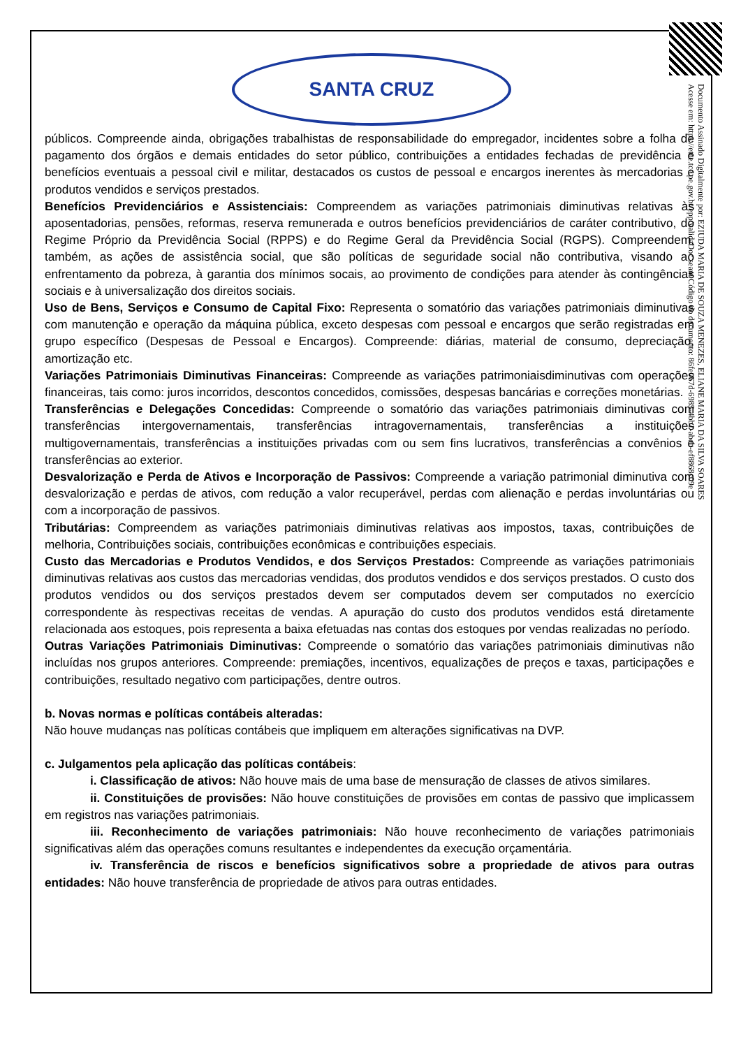Documento Assinado Digitalmente por: EZIUDA MARIA DE SOUZA MENEZES, ELIANE MARIA DA SILVA SOARES
Acesse em: https://etce.tce.pe.gov.br/epp/validaDoc.seam Código do documento: 86fe067d-6985-4bb1-abeb-ef8868c09e
SANTA CRUZ
públicos. Compreende ainda, obrigações trabalhistas de responsabilidade do empregador, incidentes sobre a folha de pagamento dos órgãos e demais entidades do setor público, contribuições a entidades fechadas de previdência e benefícios eventuais a pessoal civil e militar, destacados os custos de pessoal e encargos inerentes às mercadorias e produtos vendidos e serviços prestados.
Benefícios Previdenciários e Assistenciais: Compreendem as variações patrimoniais diminutivas relativas às aposentadorias, pensões, reformas, reserva remunerada e outros benefícios previdenciários de caráter contributivo, do Regime Próprio da Previdência Social (RPPS) e do Regime Geral da Previdência Social (RGPS). Compreendem, também, as ações de assistência social, que são políticas de seguridade social não contributiva, visando ao enfrentamento da pobreza, à garantia dos mínimos socais, ao provimento de condições para atender às contingências sociais e à universalização dos direitos sociais.
Uso de Bens, Serviços e Consumo de Capital Fixo: Representa o somatório das variações patrimoniais diminutivas com manutenção e operação da máquina pública, exceto despesas com pessoal e encargos que serão registradas em grupo específico (Despesas de Pessoal e Encargos). Compreende: diárias, material de consumo, depreciação, amortização etc.
Variações Patrimoniais Diminutivas Financeiras: Compreende as variações patrimoniaisdiminutivas com operações financeiras, tais como: juros incorridos, descontos concedidos, comissões, despesas bancárias e correções monetárias.
Transferências e Delegações Concedidas: Compreende o somatório das variações patrimoniais diminutivas com transferências intergovernamentais, transferências intragovernamentais, transferências a instituições multigovernamentais, transferências a instituições privadas com ou sem fins lucrativos, transferências a convênios e transferências ao exterior.
Desvalorização e Perda de Ativos e Incorporação de Passivos: Compreende a variação patrimonial diminutiva com desvalorização e perdas de ativos, com redução a valor recuperável, perdas com alienação e perdas involuntárias ou com a incorporação de passivos.
Tributárias: Compreendem as variações patrimoniais diminutivas relativas aos impostos, taxas, contribuições de melhoria, Contribuições sociais, contribuições econômicas e contribuições especiais.
Custo das Mercadorias e Produtos Vendidos, e dos Serviços Prestados: Compreende as variações patrimoniais diminutivas relativas aos custos das mercadorias vendidas, dos produtos vendidos e dos serviços prestados. O custo dos produtos vendidos ou dos serviços prestados devem ser computados devem ser computados no exercício correspondente às respectivas receitas de vendas. A apuração do custo dos produtos vendidos está diretamente relacionada aos estoques, pois representa a baixa efetuadas nas contas dos estoques por vendas realizadas no período.
Outras Variações Patrimoniais Diminutivas: Compreende o somatório das variações patrimoniais diminutivas não incluídas nos grupos anteriores. Compreende: premiações, incentivos, equalizações de preços e taxas, participações e contribuições, resultado negativo com participações, dentre outros.
b. Novas normas e políticas contábeis alteradas:
Não houve mudanças nas políticas contábeis que impliquem em alterações significativas na DVP.
c. Julgamentos pela aplicação das políticas contábeis:
i. Classificação de ativos: Não houve mais de uma base de mensuração de classes de ativos similares.
ii. Constituições de provisões: Não houve constituições de provisões em contas de passivo que implicassem em registros nas variações patrimoniais.
iii. Reconhecimento de variações patrimoniais: Não houve reconhecimento de variações patrimoniais significativas além das operações comuns resultantes e independentes da execução orçamentária.
iv. Transferência de riscos e benefícios significativos sobre a propriedade de ativos para outras entidades: Não houve transferência de propriedade de ativos para outras entidades.